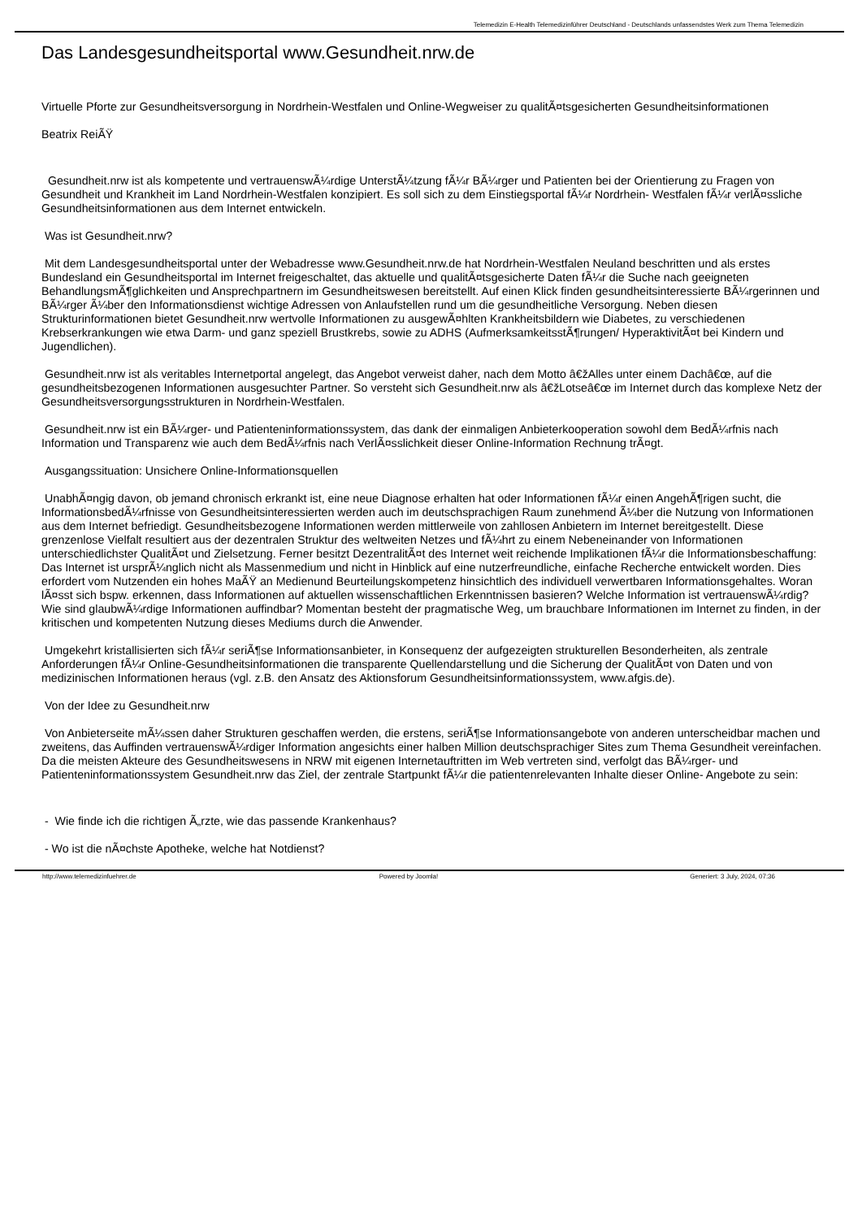Telemedizin E-Health Telemedizinführer Deutschland - Deutschlands unfassendstes Werk zum Thema Telemedizin
Das Landesgesundheitsportal www.Gesundheit.nrw.de
Virtuelle Pforte zur Gesundheitsversorgung in Nordrhein-Westfalen und Online-Wegweiser zu qualitÃ¤tsgesicherten Gesundheitsinformationen
Beatrix ReiÃŸ
Gesundheit.nrw ist als kompetente und vertrauenswÃ¼rdige UnterstÃ¼tzung fÃ¼r BÃ¼rger und Patienten bei der Orientierung zu Fragen von Gesundheit und Krankheit im Land Nordrhein-Westfalen konzipiert. Es soll sich zu dem Einstiegsportal fÃ¼r Nordrhein- Westfalen fÃ¼r verlÃ¤ssliche Gesundheitsinformationen aus dem Internet entwickeln.
Was ist Gesundheit.nrw?
Mit dem Landesgesundheitsportal unter der Webadresse www.Gesundheit.nrw.de hat Nordrhein-Westfalen Neuland beschritten und als erstes Bundesland ein Gesundheitsportal im Internet freigeschaltet, das aktuelle und qualitÃ¤tsgesicherte Daten fÃ¼r die Suche nach geeigneten BehandlungsmÃ¶glichkeiten und Ansprechpartnern im Gesundheitswesen bereitstellt. Auf einen Klick finden gesundheitsinteressierte BÃ¼rgerinnen und BÃ¼rger Ã¼ber den Informationsdienst wichtige Adressen von Anlaufstellen rund um die gesundheitliche Versorgung. Neben diesen Strukturinformationen bietet Gesundheit.nrw wertvolle Informationen zu ausgewÃ¤hlten Krankheitsbildern wie Diabetes, zu verschiedenen Krebserkrankungen wie etwa Darm- und ganz speziell Brustkrebs, sowie zu ADHS (AufmerksamkeitsstÃ¶rungen/ HyperaktivitÃ¤t bei Kindern und Jugendlichen).
Gesundheit.nrw ist als veritables Internetportal angelegt, das Angebot verweist daher, nach dem Motto â€žAlles unter einem Dachâ€œ, auf die gesundheitsbezogenen Informationen ausgesuchter Partner. So versteht sich Gesundheit.nrw als â€žLotseâ€œ im Internet durch das komplexe Netz der Gesundheitsversorgungsstrukturen in Nordrhein-Westfalen.
Gesundheit.nrw ist ein BÃ¼rger- und Patienteninformationssystem, das dank der einmaligen Anbieterkooperation sowohl dem BedÃ¼rfnis nach Information und Transparenz wie auch dem BedÃ¼rfnis nach VerlÃ¤sslichkeit dieser Online-Information Rechnung trÃ¤gt.
Ausgangssituation: Unsichere Online-Informationsquellen
UnabhÃ¤ngig davon, ob jemand chronisch erkrankt ist, eine neue Diagnose erhalten hat oder Informationen fÃ¼r einen AngehÃ¶rigen sucht, die InformationsbedÃ¼rfnisse von Gesundheitsinteressierten werden auch im deutschsprachigen Raum zunehmend Ã¼ber die Nutzung von Informationen aus dem Internet befriedigt. Gesundheitsbezogene Informationen werden mittlerweile von zahllosen Anbietern im Internet bereitgestellt. Diese grenzenlose Vielfalt resultiert aus der dezentralen Struktur des weltweiten Netzes und fÃ¼hrt zu einem Nebeneinander von Informationen unterschiedlichster QualitÃ¤t und Zielsetzung. Ferner besitzt DezentralitÃ¤t des Internet weit reichende Implikationen fÃ¼r die Informationsbeschaffung: Das Internet ist ursprÃ¼nglich nicht als Massenmedium und nicht in Hinblick auf eine nutzerfreundliche, einfache Recherche entwickelt worden. Dies erfordert vom Nutzenden ein hohes MaÃŸ an Medienund Beurteilungskompetenz hinsichtlich des individuell verwertbaren Informationsgehaltes. Woran lÃ¤sst sich bspw. erkennen, dass Informationen auf aktuellen wissenschaftlichen Erkenntnissen basieren? Welche Information ist vertrauenswÃ¼rdig? Wie sind glaubwÃ¼rdige Informationen auffindbar? Momentan besteht der pragmatische Weg, um brauchbare Informationen im Internet zu finden, in der kritischen und kompetenten Nutzung dieses Mediums durch die Anwender.
Umgekehrt kristallisierten sich fÃ¼r seriÃ¶se Informationsanbieter, in Konsequenz der aufgezeigten strukturellen Besonderheiten, als zentrale Anforderungen fÃ¼r Online-Gesundheitsinformationen die transparente Quellendarstellung und die Sicherung der QualitÃ¤t von Daten und von medizinischen Informationen heraus (vgl. z.B. den Ansatz des Aktionsforum Gesundheitsinformationssystem, www.afgis.de).
Von der Idee zu Gesundheit.nrw
Von Anbieterseite mÃ¼ssen daher Strukturen geschaffen werden, die erstens, seriÃ¶se Informationsangebote von anderen unterscheidbar machen und zweitens, das Auffinden vertrauenswÃ¼rdiger Information angesichts einer halben Million deutschsprachiger Sites zum Thema Gesundheit vereinfachen. Da die meisten Akteure des Gesundheitswesens in NRW mit eigenen Internetauftritten im Web vertreten sind, verfolgt das BÃ¼rger- und Patienteninformationssystem Gesundheit.nrw das Ziel, der zentrale Startpunkt fÃ¼r die patientenrelevanten Inhalte dieser Online- Angebote zu sein:
- Wie finde ich die richtigen Ã„rzte, wie das passende Krankenhaus?
- Wo ist die nÃ¤chste Apotheke, welche hat Notdienst?
http://www.telemedizinfuehrer.de
Powered by Joomla! Generiert: 3 July, 2024, 07:36